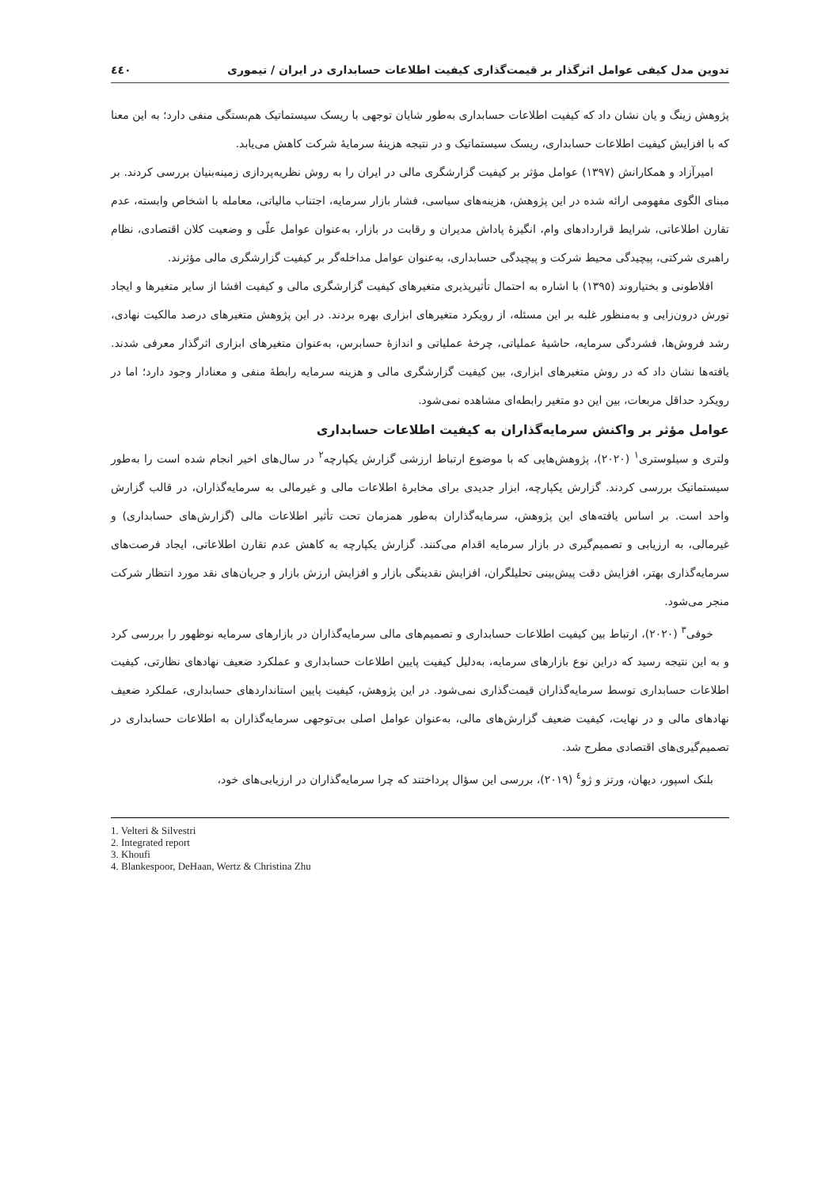تدوین مدل کیفی عوامل اثرگذار بر قیمت‌گذاری کیفیت اطلاعات حسابداری در ایران / تیموری ٤٤٠
پژوهش زینگ و یان نشان داد که کیفیت اطلاعات حسابداری به‌طور شایان توجهی با ریسک سیستماتیک هم‌بستگی منفی دارد؛ به این معنا که با افزایش کیفیت اطلاعات حسابداری، ریسک سیستماتیک و در نتیجه هزینهٔ سرمایهٔ شرکت کاهش می‌یابد.
امیرآزاد و همکارانش (١٣٩٧) عوامل مؤثر بر کیفیت گزارشگری مالی در ایران را به روش نظریه‌پردازی زمینه‌بنیان بررسی کردند. بر مبنای الگوی مفهومی ارائه شده در این پژوهش، هزینه‌های سیاسی، فشار بازار سرمایه، اجتناب مالیاتی، معامله با اشخاص وابسته، عدم تقارن اطلاعاتی، شرایط قراردادهای وام، انگیزهٔ پاداش مدیران و رقابت در بازار، به‌عنوان عوامل علّی و وضعیت کلان اقتصادی، نظام راهبری شرکتی، پیچیدگی محیط شرکت و پیچیدگی حسابداری، به‌عنوان عوامل مداخله‌گر بر کیفیت گزارشگری مالی مؤثرند.
افلاطونی و بختیاروند (١٣٩٥) با اشاره به احتمال تأثیرپذیری متغیرهای کیفیت گزارشگری مالی و کیفیت افشا از سایر متغیرها و ایجاد تورش درون‌زایی و به‌منظور غلبه بر این مسئله، از رویکرد متغیرهای ابزاری بهره بردند. در این پژوهش متغیرهای درصد مالکیت نهادی، رشد فروش‌ها، فشردگی سرمایه، حاشیهٔ عملیاتی، چرخهٔ عملیاتی و اندازهٔ حسابرس، به‌عنوان متغیرهای ابزاری اثرگذار معرفی شدند. یافته‌ها نشان داد که در روش متغیرهای ابزاری، بین کیفیت گزارشگری مالی و هزینه سرمایه رابطهٔ منفی و معنادار وجود دارد؛ اما در رویکرد حداقل مربعات، بین این دو متغیر رابطه‌ای مشاهده نمی‌شود.
عوامل مؤثر بر واکنش سرمایه‌گذاران به کیفیت اطلاعات حسابداری
ولتری و سیلوستری<sup>١</sup> (٢٠٢٠)، پژوهش‌هایی که با موضوع ارتباط ارزشی گزارش یکپارچه<sup>٢</sup> در سال‌های اخیر انجام شده است را به‌طور سیستماتیک بررسی کردند. گزارش یکپارچه، ابزار جدیدی برای مخابرهٔ اطلاعات مالی و غیرمالی به سرمایه‌گذاران، در قالب گزارش واحد است. بر اساس یافته‌های این پژوهش، سرمایه‌گذاران به‌طور همزمان تحت تأثیر اطلاعات مالی (گزارش‌های حسابداری) و غیرمالی، به ارزیابی و تصمیم‌گیری در بازار سرمایه اقدام می‌کنند. گزارش یکپارچه به کاهش عدم تقارن اطلاعاتی، ایجاد فرصت‌های سرمایه‌گذاری بهتر، افزایش دقت پیش‌بینی تحلیلگران، افزایش نقدینگی بازار و افزایش ارزش بازار و جریان‌های نقد مورد انتظار شرکت منجر می‌شود.
خوفی<sup>٣</sup> (٢٠٢٠)، ارتباط بین کیفیت اطلاعات حسابداری و تصمیم‌های مالی سرمایه‌گذاران در بازارهای سرمایه نوظهور را بررسی کرد و به این نتیجه رسید که دراین نوع بازارهای سرمایه، به‌دلیل کیفیت پایین اطلاعات حسابداری و عملکرد ضعیف نهادهای نظارتی، کیفیت اطلاعات حسابداری توسط سرمایه‌گذاران قیمت‌گذاری نمی‌شود. در این پژوهش، کیفیت پایین استانداردهای حسابداری، عملکرد ضعیف نهادهای مالی و در نهایت، کیفیت ضعیف گزارش‌های مالی، به‌عنوان عوامل اصلی بی‌توجهی سرمایه‌گذاران به اطلاعات حسابداری در تصمیم‌گیری‌های اقتصادی مطرح شد.
بلنک اسپور، دیهان، ورتز و ژو<sup>٤</sup> (٢٠١٩)، بررسی این سؤال پرداختند که چرا سرمایه‌گذاران در ارزیابی‌های خود،
1. Velteri & Silvestri
2. Integrated report
3. Khoufi
4. Blankespoor, DeHaan, Wertz & Christina Zhu